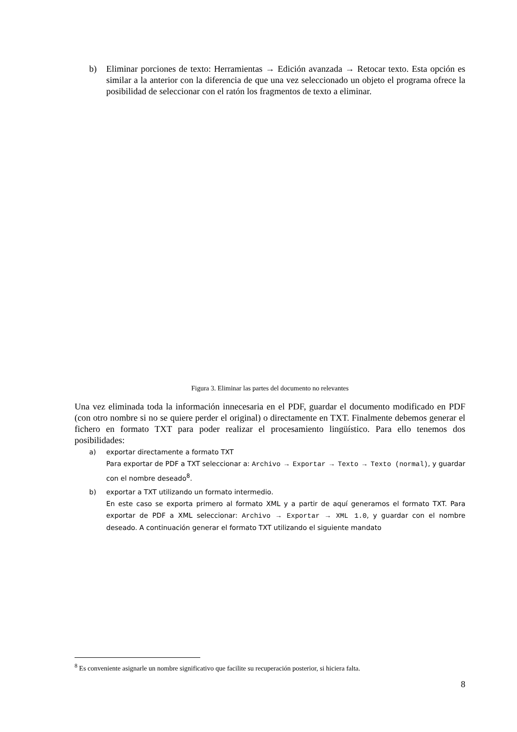b) Eliminar porciones de texto: Herramientas → Edición avanzada → Retocar texto. Esta opción es similar a la anterior con la diferencia de que una vez seleccionado un objeto el programa ofrece la posibilidad de seleccionar con el ratón los fragmentos de texto a eliminar.
Figura 3. Eliminar las partes del documento no relevantes
Una vez eliminada toda la información innecesaria en el PDF, guardar el documento modificado en PDF (con otro nombre si no se quiere perder el original) o directamente en TXT. Finalmente debemos generar el fichero en formato TXT para poder realizar el procesamiento lingüístico. Para ello tenemos dos posibilidades:
a) exportar directamente a formato TXT
Para exportar de PDF a TXT seleccionar a: Archivo → Exportar → Texto → Texto (normal), y guardar con el nombre deseado<sup>8</sup>.
b) exportar a TXT utilizando un formato intermedio.
En este caso se exporta primero al formato XML y a partir de aquí generamos el formato TXT. Para exportar de PDF a XML seleccionar: Archivo → Exportar → XML 1.0, y guardar con el nombre deseado. A continuación generar el formato TXT utilizando el siguiente mandato
<sup>8</sup> Es conveniente asignarle un nombre significativo que facilite su recuperación posterior, si hiciera falta.
8